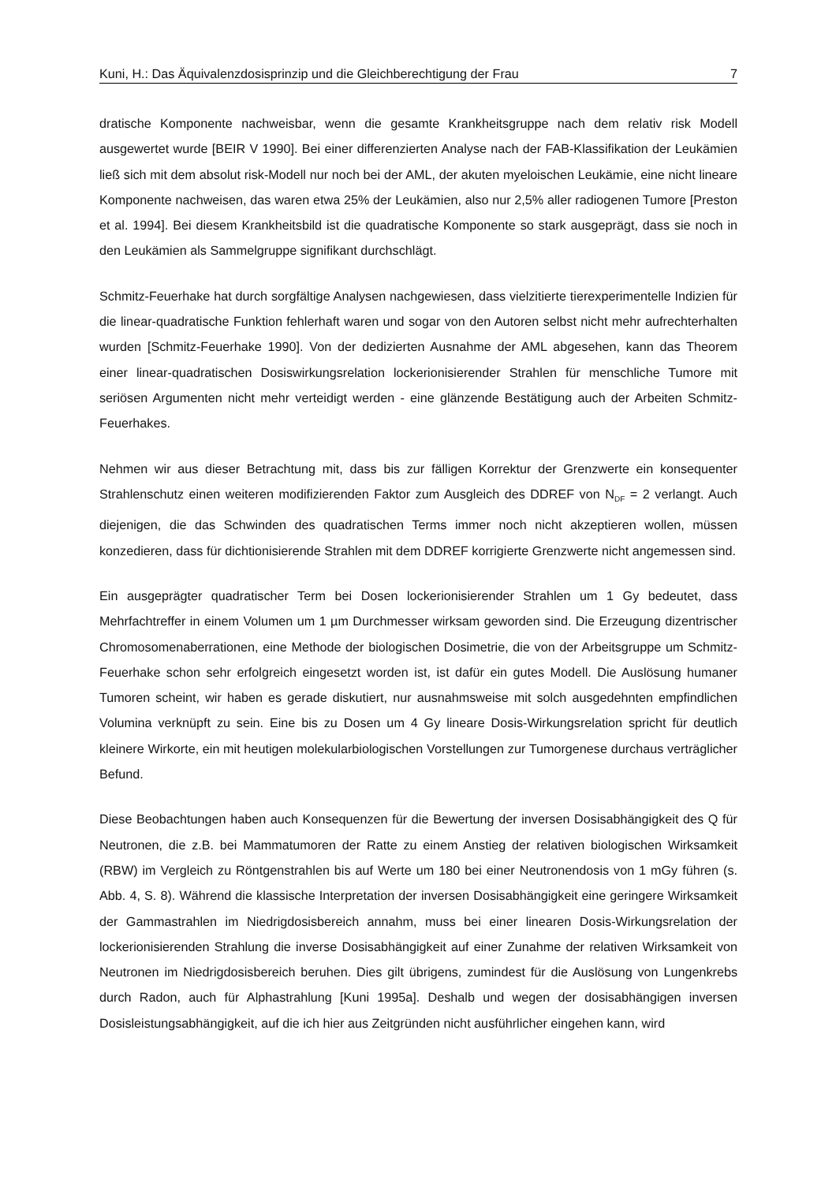Kuni, H.: Das Äquivalenzdosisprinzip und die Gleichberechtigung der Frau 7
dratische Komponente nachweisbar, wenn die gesamte Krankheitsgruppe nach dem relativ risk Modell ausgewertet wurde [BEIR V 1990]. Bei einer differenzierten Analyse nach der FAB-Klassifikation der Leukämien ließ sich mit dem absolut risk-Modell nur noch bei der AML, der akuten myeloischen Leukämie, eine nicht lineare Komponente nachweisen, das waren etwa 25% der Leukämien, also nur 2,5% aller radiogenen Tumore [Preston et al. 1994]. Bei diesem Krankheitsbild ist die quadratische Komponente so stark ausgeprägt, dass sie noch in den Leukämien als Sammelgruppe signifikant durchschlägt.
Schmitz-Feuerhake hat durch sorgfältige Analysen nachgewiesen, dass vielzitierte tierexperimentelle Indizien für die linear-quadratische Funktion fehlerhaft waren und sogar von den Autoren selbst nicht mehr aufrechterhalten wurden [Schmitz-Feuerhake 1990]. Von der dedizierten Ausnahme der AML abgesehen, kann das Theorem einer linear-quadratischen Dosiswirkungsrelation lockerionisierender Strahlen für menschliche Tumore mit seriösen Argumenten nicht mehr verteidigt werden - eine glänzende Bestätigung auch der Arbeiten Schmitz-Feuerhakes.
Nehmen wir aus dieser Betrachtung mit, dass bis zur fälligen Korrektur der Grenzwerte ein konsequenter Strahlenschutz einen weiteren modifizierenden Faktor zum Ausgleich des DDREF von N<sub>DF</sub> = 2 verlangt. Auch diejenigen, die das Schwinden des quadratischen Terms immer noch nicht akzeptieren wollen, müssen konzedieren, dass für dichtionisierende Strahlen mit dem DDREF korrigierte Grenzwerte nicht angemessen sind.
Ein ausgeprägter quadratischer Term bei Dosen lockerionisierender Strahlen um 1 Gy bedeutet, dass Mehrfachtreffer in einem Volumen um 1 µm Durchmesser wirksam geworden sind. Die Erzeugung dizentrischer Chromosomenaberrationen, eine Methode der biologischen Dosimetrie, die von der Arbeitsgruppe um Schmitz-Feuerhake schon sehr erfolgreich eingesetzt worden ist, ist dafür ein gutes Modell. Die Auslösung humaner Tumoren scheint, wir haben es gerade diskutiert, nur ausnahmsweise mit solch ausgedehnten empfindlichen Volumina verknüpft zu sein. Eine bis zu Dosen um 4 Gy lineare Dosis-Wirkungsrelation spricht für deutlich kleinere Wirkorte, ein mit heutigen molekularbiologischen Vorstellungen zur Tumorgenese durchaus verträglicher Befund.
Diese Beobachtungen haben auch Konsequenzen für die Bewertung der inversen Dosisabhängigkeit des Q für Neutronen, die z.B. bei Mammatumoren der Ratte zu einem Anstieg der relativen biologischen Wirksamkeit (RBW) im Vergleich zu Röntgenstrahlen bis auf Werte um 180 bei einer Neutronendosis von 1 mGy führen (s. Abb. 4, S. 8). Während die klassische Interpretation der inversen Dosisabhängigkeit eine geringere Wirksamkeit der Gammastrahlen im Niedrigdosisbereich annahm, muss bei einer linearen Dosis-Wirkungsrelation der lockerionisierenden Strahlung die inverse Dosisabhängigkeit auf einer Zunahme der relativen Wirksamkeit von Neutronen im Niedrigdosisbereich beruhen. Dies gilt übrigens, zumindest für die Auslösung von Lungenkrebs durch Radon, auch für Alphastrahlung [Kuni 1995a]. Deshalb und wegen der dosisabhängigen inversen Dosisleistungsabhängigkeit, auf die ich hier aus Zeitgründen nicht ausführlicher eingehen kann, wird